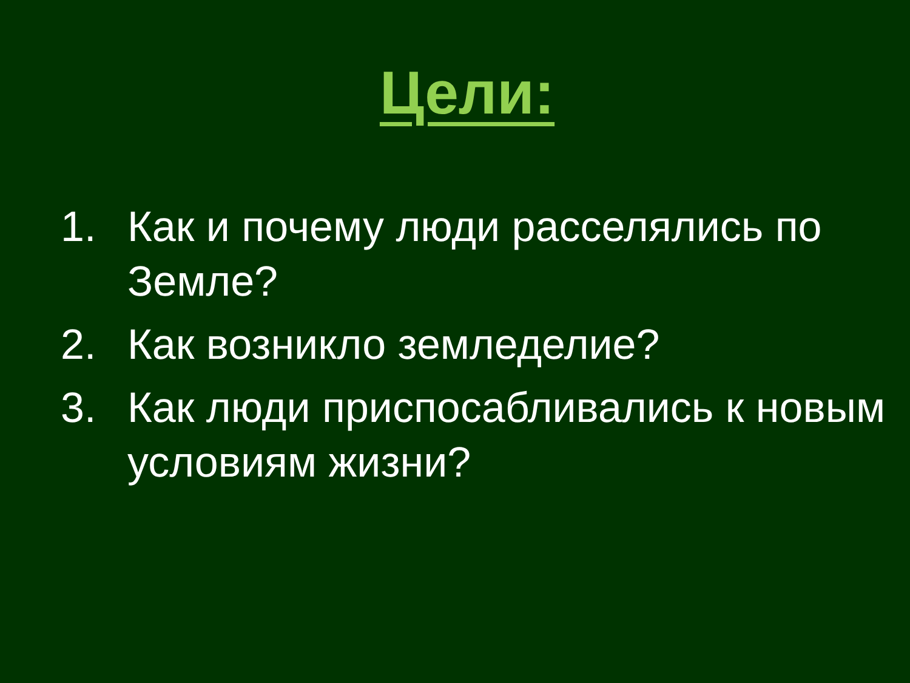Цели:
1. Как и почему люди расселялись по Земле?
2. Как возникло земледелие?
3. Как люди приспосабливались к новым условиям жизни?